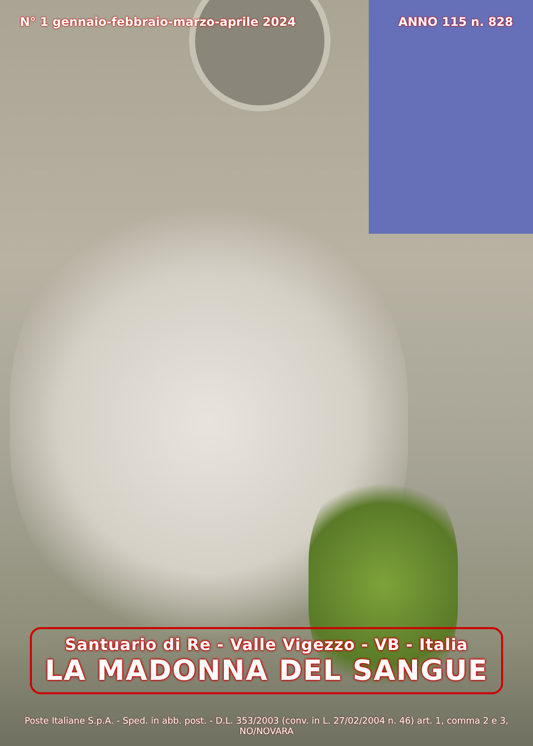N° 1 gennaio-febbraio-marzo-aprile 2024 ANNO 115 n. 828
Santuario di Re - Valle Vigezzo - VB - Italia
LA MADONNA DEL SANGUE
Poste Italiane S.p.A. - Sped. in abb. post. - D.L. 353/2003 (conv. in L. 27/02/2004 n. 46) art. 1, comma 2 e 3, NO/NOVARA